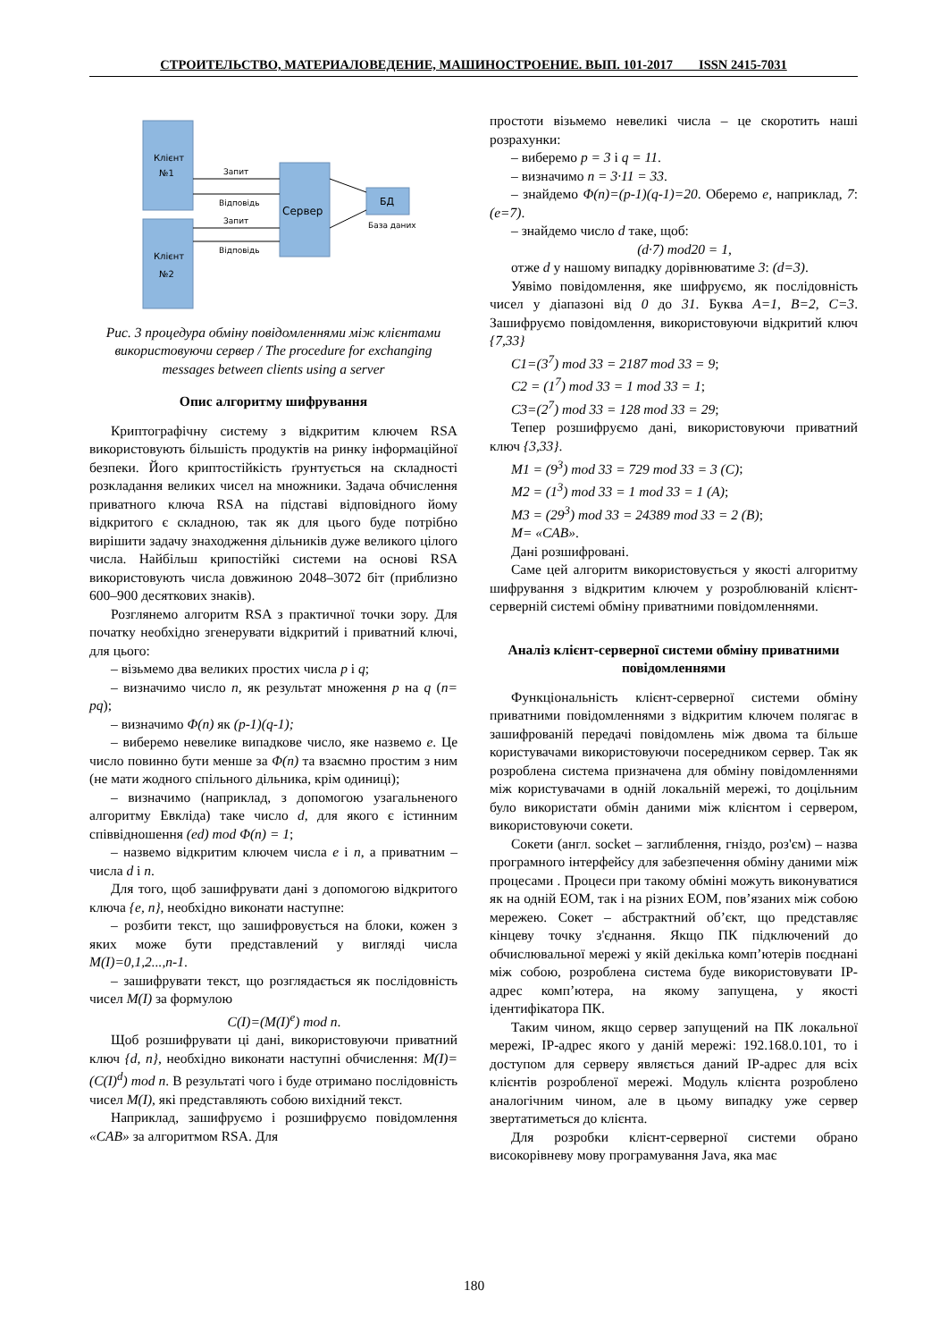СТРОИТЕЛЬСТВО, МАТЕРИАЛОВЕДЕНИЕ, МАШИНОСТРОЕНИЕ. ВЫП. 101-2017 ISSN 2415-7031
Клієнт
№1
Клієнт
№2
Сервер
БД
База даних
Запит
Відповідь
Запит
Відповідь
Рис. 3 процедура обміну повідомленнями між клієнтами використовуючи сервер / The procedure for exchanging messages between clients using a server
Опис алгоритму шифрування
Криптографічну систему з відкритим ключем RSA використовують більшість продуктів на ринку інформаційної безпеки. Його криптостійкість ґрунтується на складності розкладання великих чисел на множники. Задача обчислення приватного ключа RSA на підставі відповідного йому відкритого є складною, так як для цього буде потрібно вирішити задачу знаходження дільників дуже великого цілого числа. Найбільш крипостійкі системи на основі RSA використовують числа довжиною 2048–3072 біт (приблизно 600–900 десяткових знаків).
Розглянемо алгоритм RSA з практичної точки зору. Для початку необхідно згенерувати відкритий і приватний ключі, для цього:
– візьмемо два великих простих числа p і q;
– визначимо число n, як результат множення p на q (n= pq);
– визначимо Φ(n) як (p-1)(q-1);
– виберемо невелике випадкове число, яке назвемо e. Це число повинно бути менше за Φ(n) та взаємно простим з ним (не мати жодного спільного дільника, крім одиниці);
– визначимо (наприклад, з допомогою узагальненого алгоритму Евкліда) таке число d, для якого є істинним співвідношення (ed) mod Φ(n) = 1;
– назвемо відкритим ключем числа e і n, а приватним – числа d і n.
Для того, щоб зашифрувати дані з допомогою відкритого ключа {e, n}, необхідно виконати наступне:
– розбити текст, що зашифровується на блоки, кожен з яких може бути представлений у вигляді числа M(I)=0,1,2...,n-1.
– зашифрувати текст, що розглядається як послідовність чисел M(I) за формулою
C(I)=(M(I)<sup>e</sup>) mod n.
Щоб розшифрувати ці дані, використовуючи приватний ключ {d, n}, необхідно виконати наступні обчислення: M(I)= (C(I)<sup>d</sup>) mod n. В результаті чого і буде отримано послідовність чисел M(I), які представляють собою вихідний текст.
Наприклад, зашифруємо і розшифруємо повідомлення «CAB» за алгоритмом RSA. Для
простоти візьмемо невеликі числа – це скоротить наші розрахунки:
– виберемо p = 3 і q = 11.
– визначимо n = 3·11 = 33.
– знайдемо Φ(n)=(p-1)(q-1)=20. Оберемо e, наприклад, 7: (e=7).
– знайдемо число d таке, щоб:
(d·7) mod20 = 1,
отже d у нашому випадку дорівнюватиме 3: (d=3).
Уявімо повідомлення, яке шифруємо, як послідовність чисел у діапазоні від 0 до 31. Буква A=1, B=2, C=3. Зашифруємо повідомлення, використовуючи відкритий ключ {7,33}
C1=(3<sup>7</sup>) mod 33 = 2187 mod 33 = 9;
C2 = (1<sup>7</sup>) mod 33 = 1 mod 33 = 1;
C3=(2<sup>7</sup>) mod 33 = 128 mod 33 = 29;
Тепер розшифруємо дані, використовуючи приватний ключ {3,33}.
M1 = (9<sup>3</sup>) mod 33 = 729 mod 33 = 3 (С);
M2 = (1<sup>3</sup>) mod 33 = 1 mod 33 = 1 (A);
M3 = (29<sup>3</sup>) mod 33 = 24389 mod 33 = 2 (B);
M= «CAB».
Дані розшифровані.
Саме цей алгоритм використовується у якості алгоритму шифрування з відкритим ключем у розроблюваній клієнт-серверній системі обміну приватними повідомленнями.
Аналіз клієнт-серверної системи обміну приватними повідомленнями
Функціональність клієнт-серверної системи обміну приватними повідомленнями з відкритим ключем полягає в зашифрованій передачі повідомлень між двома та більше користувачами використовуючи посередником сервер. Так як розроблена система призначена для обміну повідомленнями між користувачами в одній локальній мережі, то доцільним було використати обмін даними між клієнтом і сервером, використовуючи сокети.
Сокети (англ. socket – заглиблення, гніздо, роз'єм) – назва програмного інтерфейсу для забезпечення обміну даними між процесами . Процеси при такому обміні можуть виконуватися як на одній ЕОМ, так і на різних ЕОМ, пов’язаних між собою мережею. Сокет – абстрактний об’єкт, що представляє кінцеву точку з'єднання. Якщо ПК підключений до обчислювальної мережі у якій декілька комп’ютерів поєднані між собою, розроблена система буде використовувати IP-адрес комп’ютера, на якому запущена, у якості ідентифікатора ПК.
Таким чином, якщо сервер запущений на ПК локальної мережі, IP-адрес якого у даній мережі: 192.168.0.101, то і доступом для серверу являється даний IP-адрес для всіх клієнтів розробленої мережі. Модуль клієнта розроблено аналогічним чином, але в цьому випадку уже сервер звертатиметься до клієнта.
Для розробки клієнт-серверної системи обрано високорівневу мову програмування Java, яка має
180